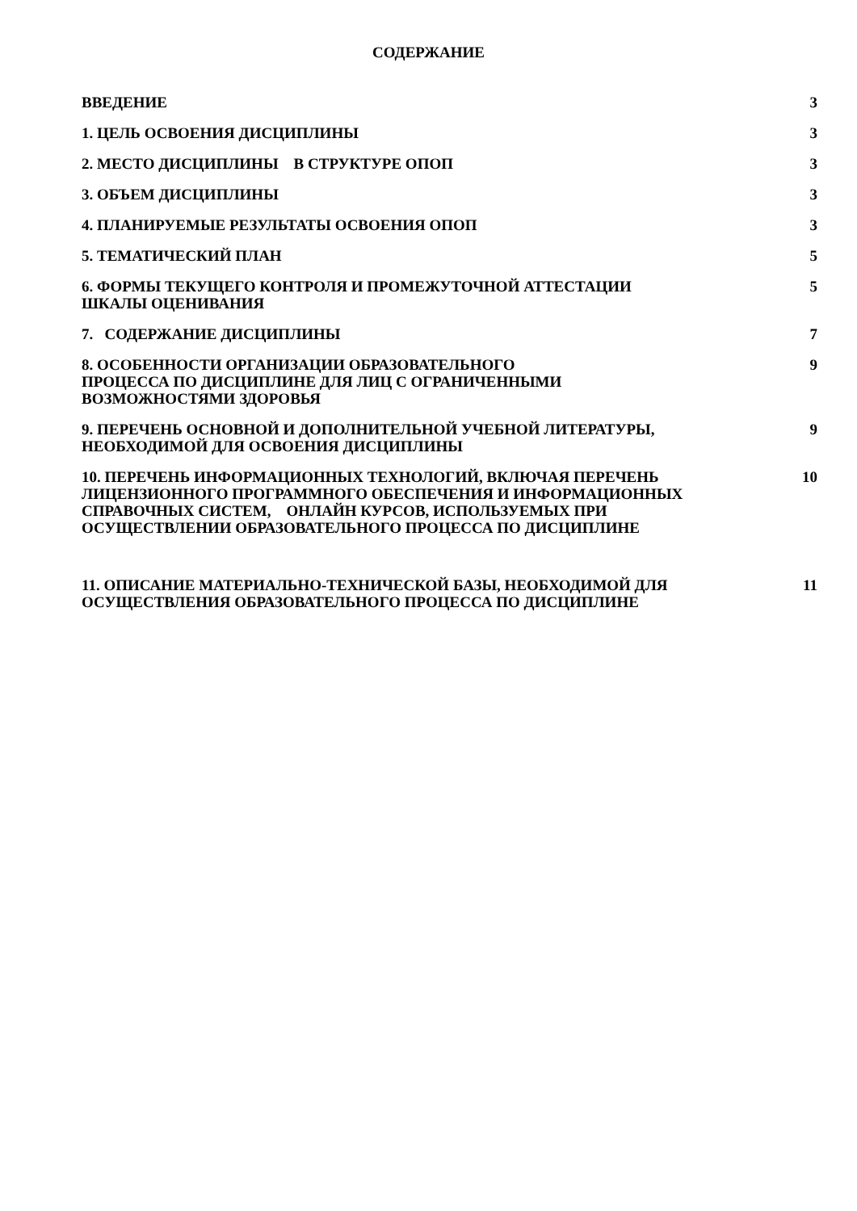СОДЕРЖАНИЕ
| ВВЕДЕНИЕ | 3 |
| 1. ЦЕЛЬ ОСВОЕНИЯ ДИСЦИПЛИНЫ | 3 |
| 2. МЕСТО ДИСЦИПЛИНЫ В СТРУКТУРЕ ОПОП | 3 |
| 3. ОБЪЕМ ДИСЦИПЛИНЫ | 3 |
| 4. ПЛАНИРУЕМЫЕ РЕЗУЛЬТАТЫ ОСВОЕНИЯ ОПОП | 3 |
| 5. ТЕМАТИЧЕСКИЙ ПЛАН | 5 |
| 6. ФОРМЫ ТЕКУЩЕГО КОНТРОЛЯ И ПРОМЕЖУТОЧНОЙ АТТЕСТАЦИИ ШКАЛЫ ОЦЕНИВАНИЯ | 5 |
| 7. СОДЕРЖАНИЕ ДИСЦИПЛИНЫ | 7 |
| 8. ОСОБЕННОСТИ ОРГАНИЗАЦИИ ОБРАЗОВАТЕЛЬНОГО ПРОЦЕССА ПО ДИСЦИПЛИНЕ ДЛЯ ЛИЦ С ОГРАНИЧЕННЫМИ ВОЗМОЖНОСТЯМИ ЗДОРОВЬЯ | 9 |
| 9. ПЕРЕЧЕНЬ ОСНОВНОЙ И ДОПОЛНИТЕЛЬНОЙ УЧЕБНОЙ ЛИТЕРАТУРЫ, НЕОБХОДИМОЙ ДЛЯ ОСВОЕНИЯ ДИСЦИПЛИНЫ | 9 |
| 10. ПЕРЕЧЕНЬ ИНФОРМАЦИОННЫХ ТЕХНОЛОГИЙ, ВКЛЮЧАЯ ПЕРЕЧЕНЬ ЛИЦЕНЗИОННОГО ПРОГРАММНОГО ОБЕСПЕЧЕНИЯ И ИНФОРМАЦИОННЫХ СПРАВОЧНЫХ СИСТЕМ, ОНЛАЙН КУРСОВ, ИСПОЛЬЗУЕМЫХ ПРИ ОСУЩЕСТВЛЕНИИ ОБРАЗОВАТЕЛЬНОГО ПРОЦЕССА ПО ДИСЦИПЛИНЕ | 10 |
| 11. ОПИСАНИЕ МАТЕРИАЛЬНО-ТЕХНИЧЕСКОЙ БАЗЫ, НЕОБХОДИМОЙ ДЛЯ ОСУЩЕСТВЛЕНИЯ ОБРАЗОВАТЕЛЬНОГО ПРОЦЕССА ПО ДИСЦИПЛИНЕ | 11 |